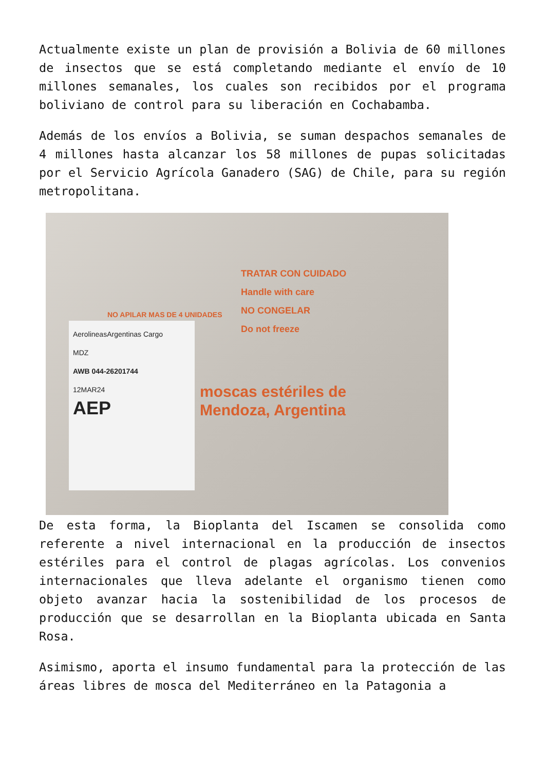Actualmente existe un plan de provisión a Bolivia de 60 millones de insectos que se está completando mediante el envío de 10 millones semanales, los cuales son recibidos por el programa boliviano de control para su liberación en Cochabamba.
Además de los envíos a Bolivia, se suman despachos semanales de 4 millones hasta alcanzar los 58 millones de pupas solicitadas por el Servicio Agrícola Ganadero (SAG) de Chile, para su región metropolitana.
TRATAR CON CUIDADO
Handle with care
NO CONGELAR
Do not freeze
NO APILAR MAS DE 4 UNIDADES
moscas estériles de
Mendoza, Argentina
AerolineasArgentinas Cargo
MDZ
AWB 044-26201744
12MAR24
AEP
De esta forma, la Bioplanta del Iscamen se consolida como referente a nivel internacional en la producción de insectos estériles para el control de plagas agrícolas. Los convenios internacionales que lleva adelante el organismo tienen como objeto avanzar hacia la sostenibilidad de los procesos de producción que se desarrollan en la Bioplanta ubicada en Santa Rosa.
Asimismo, aporta el insumo fundamental para la protección de las áreas libres de mosca del Mediterráneo en la Patagonia a